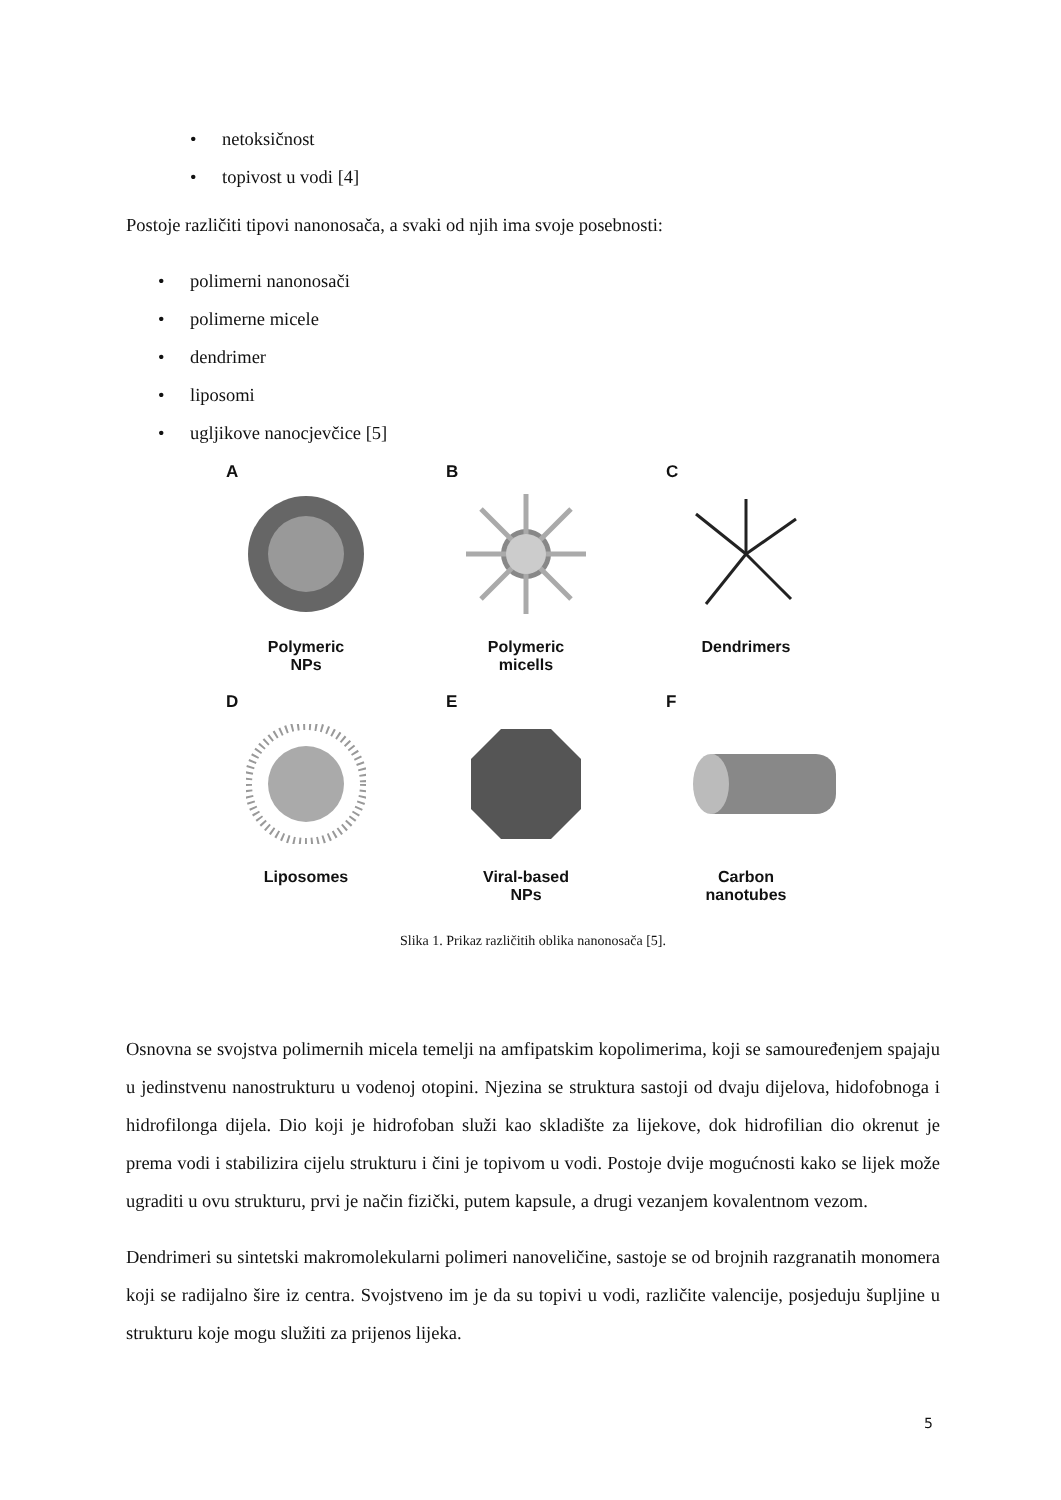• netoksičnost
• topivost u vodi [4]
Postoje različiti tipovi nanonosača, a svaki od njih ima svoje posebnosti:
• polimerni nanonosači
• polimerne micele
• dendrimer
• liposomi
• ugljikove nanocjevčice [5]
A
Polymeric
NPs
B
Polymeric
micells
C
Dendrimers
D
Liposomes
E
Viral-based
NPs
F
Carbon
nanotubes
Slika 1. Prikaz različitih oblika nanonosača [5].
Osnovna se svojstva polimernih micela temelji na amfipatskim kopolimerima, koji se samouređenjem spajaju u jedinstvenu nanostrukturu u vodenoj otopini. Njezina se struktura sastoji od dvaju dijelova, hidofobnoga i hidrofilonga dijela. Dio koji je hidrofoban služi kao skladište za lijekove, dok hidrofilian dio okrenut je prema vodi i stabilizira cijelu strukturu i čini je topivom u vodi. Postoje dvije mogućnosti kako se lijek može ugraditi u ovu strukturu, prvi je način fizički, putem kapsule, a drugi vezanjem kovalentnom vezom.
Dendrimeri su sintetski makromolekularni polimeri nanoveličine, sastoje se od brojnih razgranatih monomera koji se radijalno šire iz centra. Svojstveno im je da su topivi u vodi, različite valencije, posjeduju šupljine u strukturu koje mogu služiti za prijenos lijeka.
5